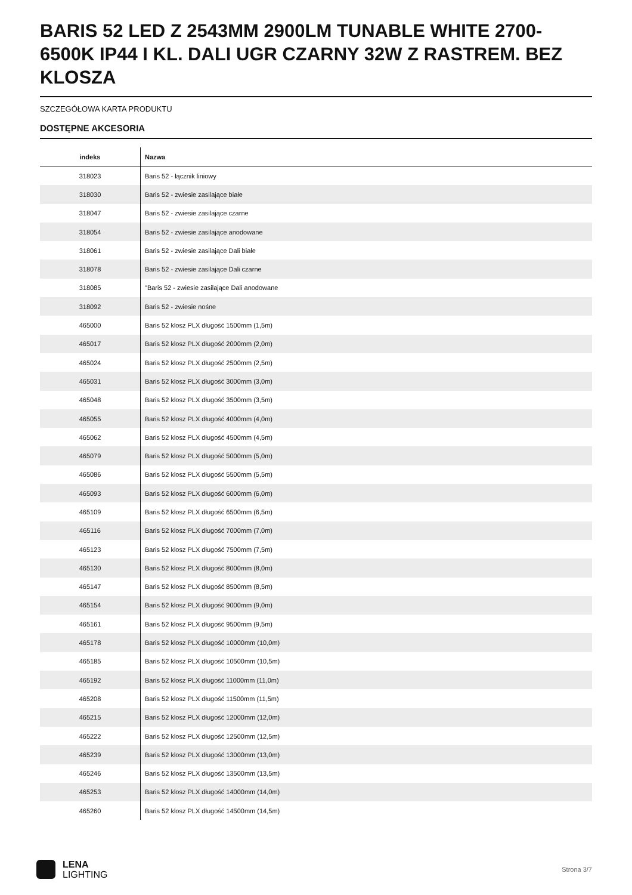BARIS 52 LED Z 2543MM 2900LM TUNABLE WHITE 2700-6500K IP44 I KL. DALI UGR CZARNY 32W Z RASTREM. BEZ KLOSZA
SZCZEGÓŁOWA KARTA PRODUKTU
DOSTĘPNE AKCESORIA
| indeks | Nazwa |
| --- | --- |
| 318023 | Baris 52 - łącznik liniowy |
| 318030 | Baris 52 - zwiesie zasilające białe |
| 318047 | Baris 52 - zwiesie zasilające czarne |
| 318054 | Baris 52 - zwiesie zasilające anodowane |
| 318061 | Baris 52 - zwiesie zasilające Dali białe |
| 318078 | Baris 52 - zwiesie zasilające Dali czarne |
| 318085 | "Baris 52 - zwiesie zasilające Dali anodowane |
| 318092 | Baris 52 - zwiesie nośne |
| 465000 | Baris 52 klosz PLX długość 1500mm (1,5m) |
| 465017 | Baris 52 klosz PLX długość 2000mm (2,0m) |
| 465024 | Baris 52 klosz PLX długość 2500mm (2,5m) |
| 465031 | Baris 52 klosz PLX długość 3000mm (3,0m) |
| 465048 | Baris 52 klosz PLX długość 3500mm (3,5m) |
| 465055 | Baris 52 klosz PLX długość 4000mm (4,0m) |
| 465062 | Baris 52 klosz PLX długość 4500mm (4,5m) |
| 465079 | Baris 52 klosz PLX długość 5000mm (5,0m) |
| 465086 | Baris 52 klosz PLX długość 5500mm (5,5m) |
| 465093 | Baris 52 klosz PLX długość 6000mm (6,0m) |
| 465109 | Baris 52 klosz PLX długość 6500mm (6,5m) |
| 465116 | Baris 52 klosz PLX długość 7000mm (7,0m) |
| 465123 | Baris 52 klosz PLX długość 7500mm (7,5m) |
| 465130 | Baris 52 klosz PLX długość 8000mm (8,0m) |
| 465147 | Baris 52 klosz PLX długość 8500mm (8,5m) |
| 465154 | Baris 52 klosz PLX długość 9000mm (9,0m) |
| 465161 | Baris 52 klosz PLX długość 9500mm (9,5m) |
| 465178 | Baris 52 klosz PLX długość 10000mm (10,0m) |
| 465185 | Baris 52 klosz PLX długość 10500mm (10,5m) |
| 465192 | Baris 52 klosz PLX długość 11000mm (11,0m) |
| 465208 | Baris 52 klosz PLX długość 11500mm (11,5m) |
| 465215 | Baris 52 klosz PLX długość 12000mm (12,0m) |
| 465222 | Baris 52 klosz PLX długość 12500mm (12,5m) |
| 465239 | Baris 52 klosz PLX długość 13000mm (13,0m) |
| 465246 | Baris 52 klosz PLX długość 13500mm (13,5m) |
| 465253 | Baris 52 klosz PLX długość 14000mm (14,0m) |
| 465260 | Baris 52 klosz PLX długość 14500mm (14,5m) |
LENA
LIGHTING
Strona 3/7